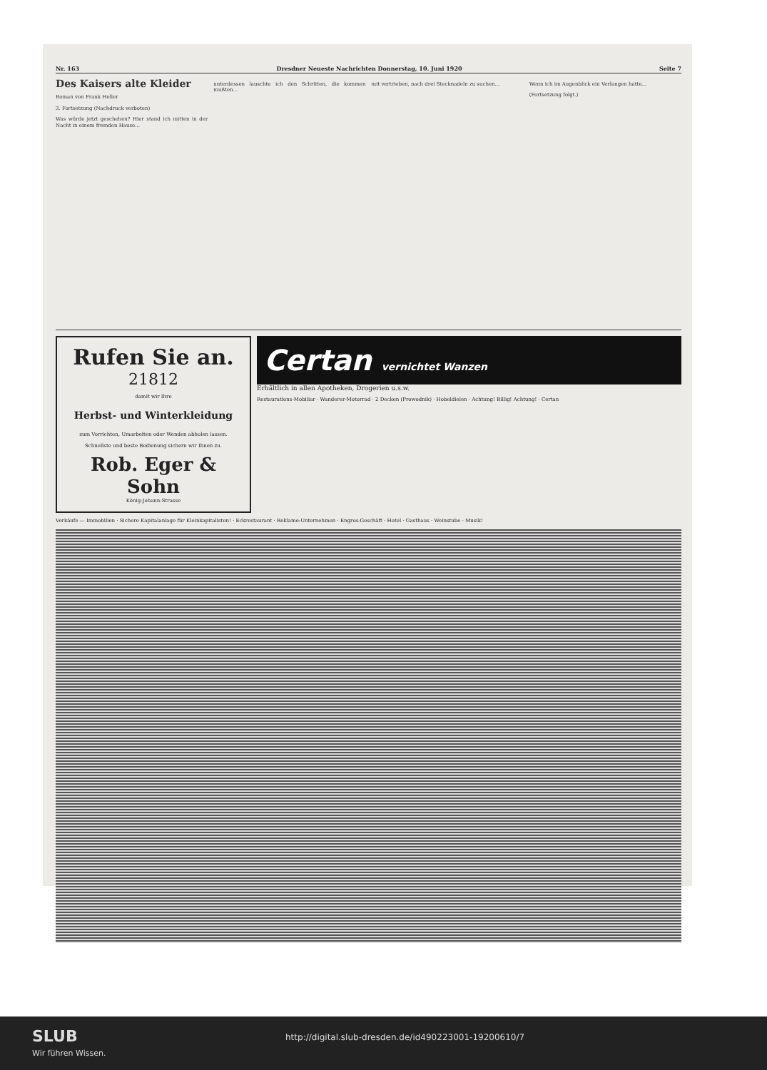Nr. 163 Dresdner Neueste Nachrichten Donnerstag, 10. Juni 1920 Seite 7
Des Kaisers alte Kleider
Roman von Frank Heller
3. Fortsetzung (Nachdruck verboten)
Was würde jetzt geschehen? Hier stand ich mitten in der Nacht in einem fremden Hause...
unterdessen lauschte ich den Schritten, die kommen mußten...
mit vertrieben, nach drei Stecknadeln zu suchen...
Wenn ich im Augenblick ein Verlangen hatte...
(Fortsetzung folgt.)
Rufen Sie an.
21812
damit wir Ihre
Herbst- und Winterkleidung
zum Vorrichten, Umarbeiten oder Wenden abholen lassen.
Schnellste und beste Bedienung sichern wir Ihnen zu.
Rob. Eger & Sohn
König-Johann-Strasse
Certan vernichtet Wanzen
Erhältlich in allen Apotheken, Drogerien u.s.w.
Restaurations-Mobiliar · Wanderer-Motorrad · 2 Decken (Prowodnik) · Hobeldielen · Achtung! Billig! Achtung! · Certan
Verkäufe — Immobilien · Sichere Kapitalanlage für Kleinkapitalisten! · Eckrestaurant · Reklame-Unternehmen · Engros-Geschäft · Hotel · Gasthaus · Weinstube · Musik!
SLUB
Wir führen Wissen.
http://digital.slub-dresden.de/id490223001-19200610/7